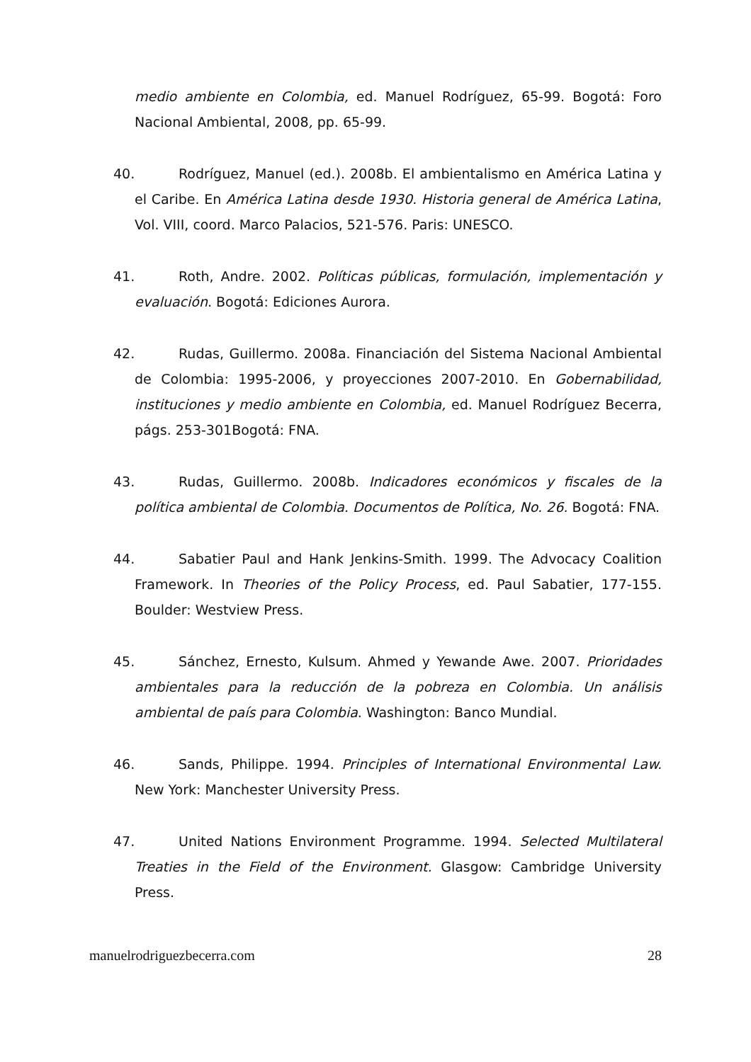medio ambiente en Colombia, ed. Manuel Rodríguez, 65-99. Bogotá: Foro Nacional Ambiental, 2008, pp. 65-99.
40. Rodríguez, Manuel (ed.). 2008b. El ambientalismo en América Latina y el Caribe. En América Latina desde 1930. Historia general de América Latina, Vol. VIII, coord. Marco Palacios, 521-576. Paris: UNESCO.
41. Roth, Andre. 2002. Políticas públicas, formulación, implementación y evaluación. Bogotá: Ediciones Aurora.
42. Rudas, Guillermo. 2008a. Financiación del Sistema Nacional Ambiental de Colombia: 1995-2006, y proyecciones 2007-2010. En Gobernabilidad, instituciones y medio ambiente en Colombia, ed. Manuel Rodríguez Becerra, págs. 253-301Bogotá: FNA.
43. Rudas, Guillermo. 2008b. Indicadores económicos y fiscales de la política ambiental de Colombia. Documentos de Política, No. 26. Bogotá: FNA.
44. Sabatier Paul and Hank Jenkins-Smith. 1999. The Advocacy Coalition Framework. In Theories of the Policy Process, ed. Paul Sabatier, 177-155. Boulder: Westview Press.
45. Sánchez, Ernesto, Kulsum. Ahmed y Yewande Awe. 2007. Prioridades ambientales para la reducción de la pobreza en Colombia. Un análisis ambiental de país para Colombia. Washington: Banco Mundial.
46. Sands, Philippe. 1994. Principles of International Environmental Law. New York: Manchester University Press.
47. United Nations Environment Programme. 1994. Selected Multilateral Treaties in the Field of the Environment. Glasgow: Cambridge University Press.
manuelrodriguezbecerra.com 28